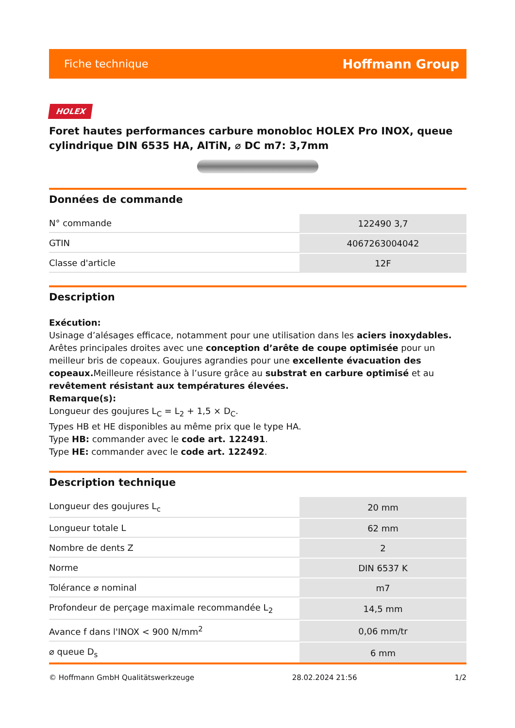Fiche technique Hoffmann Group
HOLEX
Foret hautes performances carbure monobloc HOLEX Pro INOX, queue cylindrique DIN 6535 HA, AlTiN, ⌀ DC m7: 3,7mm
Données de commande
| N° commande | 122490 3,7 |
| GTIN | 4067263004042 |
| Classe d'article | 12F |
Description
Exécution:
Usinage d’alésages efficace, notamment pour une utilisation dans les aciers inoxydables. Arêtes principales droites avec une conception d’arête de coupe optimisée pour un meilleur bris de copeaux. Goujures agrandies pour une excellente évacuation des copeaux. Meilleure résistance à l’usure grâce au substrat en carbure optimisé et au revêtement résistant aux températures élevées.
Remarque(s):
Longueur des goujures L<sub>C</sub> = L<sub>2</sub> + 1,5 × D<sub>C</sub>.
Types HB et HE disponibles au même prix que le type HA.
Type HB: commander avec le code art. 122491.
Type HE: commander avec le code art. 122492.
Description technique
| Longueur des goujures L<sub>c</sub> | 20 mm |
| Longueur totale L | 62 mm |
| Nombre de dents Z | 2 |
| Norme | DIN 6537 K |
| Tolérance ⌀ nominal | m7 |
| Profondeur de perçage maximale recommandée L<sub>2</sub> | 14,5 mm |
| Avance f dans l'INOX < 900 N/mm<sup>2</sup> | 0,06 mm/tr |
| ⌀ queue D<sub>s</sub> | 6 mm |
© Hoffmann GmbH Qualitätswerkzeuge 28.02.2024 21:56 1/2